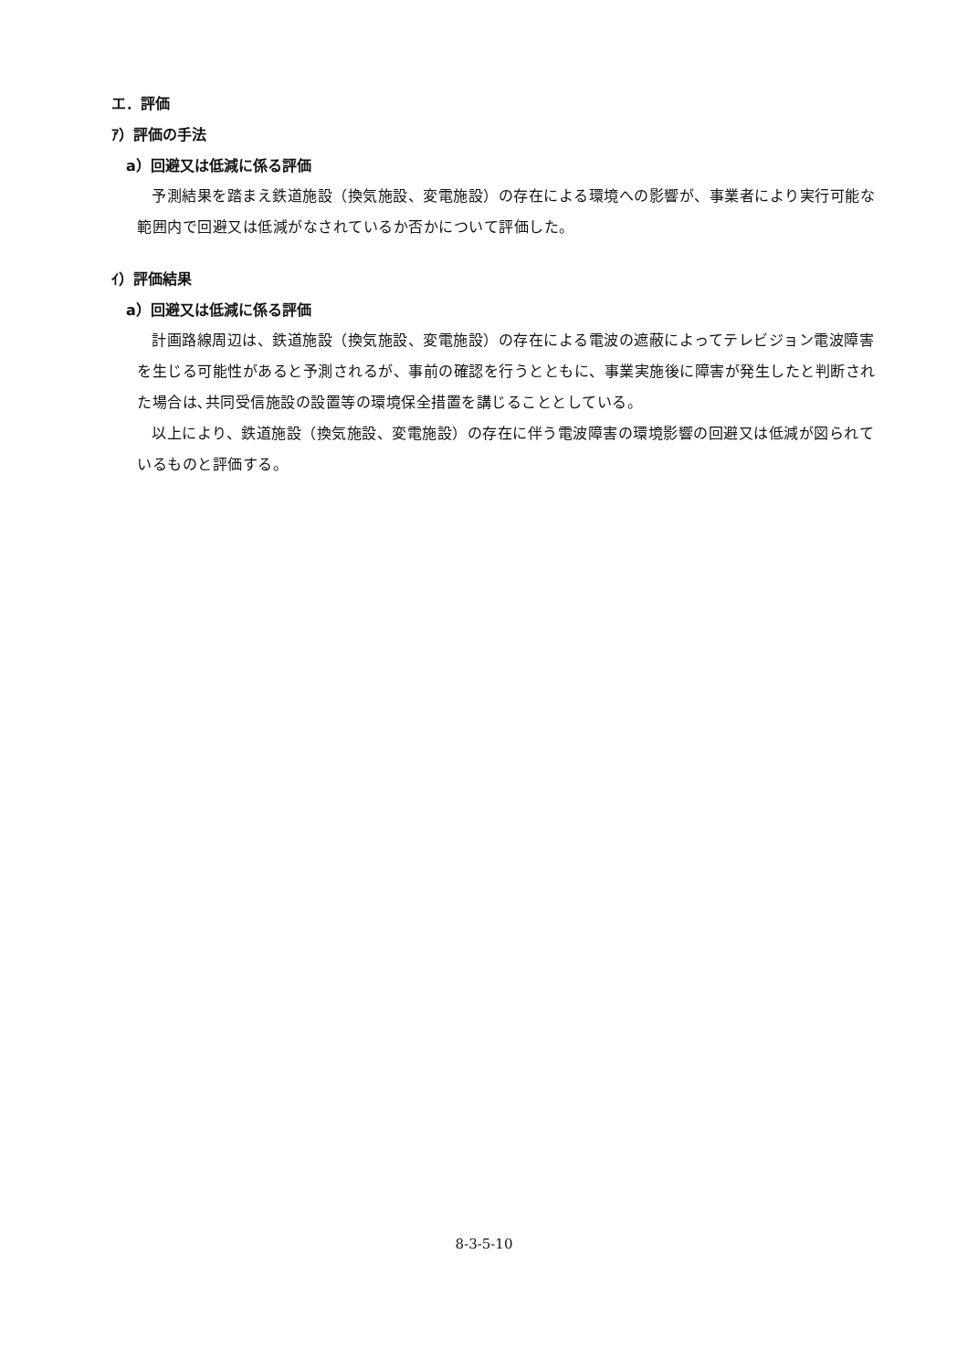エ．評価
ｱ）評価の手法
a）回避又は低減に係る評価
予測結果を踏まえ鉄道施設（換気施設、変電施設）の存在による環境への影響が、事業者により実行可能な範囲内で回避又は低減がなされているか否かについて評価した。
ｲ）評価結果
a）回避又は低減に係る評価
計画路線周辺は、鉄道施設（換気施設、変電施設）の存在による電波の遮蔽によってテレビジョン電波障害を生じる可能性があると予測されるが、事前の確認を行うとともに、事業実施後に障害が発生したと判断された場合は､共同受信施設の設置等の環境保全措置を講じることとしている。
以上により、鉄道施設（換気施設、変電施設）の存在に伴う電波障害の環境影響の回避又は低減が図られているものと評価する。
8-3-5-10